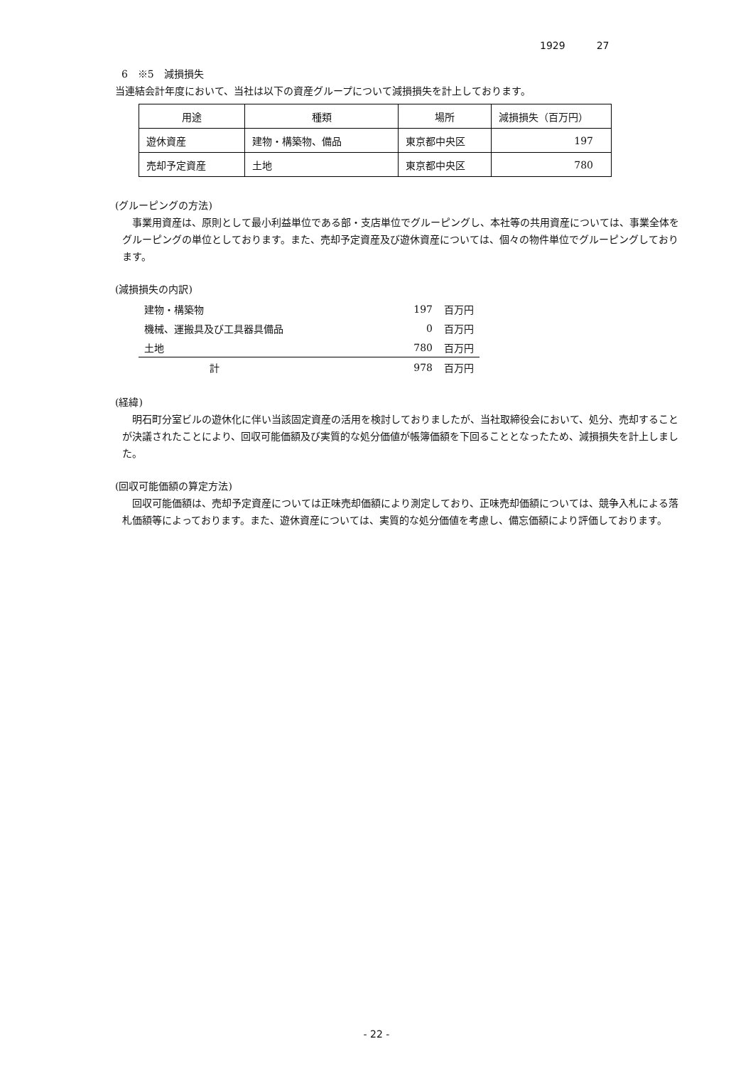1929 27
6　※5　減損損失
当連結会計年度において、当社は以下の資産グループについて減損損失を計上しております。
| 用途 | 種類 | 場所 | 減損損失（百万円） |
| 遊休資産 | 建物・構築物、備品 | 東京都中央区 | 197 |
| 売却予定資産 | 土地 | 東京都中央区 | 780 |
(グルーピングの方法)
事業用資産は、原則として最小利益単位である部・支店単位でグルーピングし、本社等の共用資産については、事業全体をグルーピングの単位としております。また、売却予定資産及び遊休資産については、個々の物件単位でグルーピングしております。
(減損損失の内訳)
| 建物・構築物 | 197 | 百万円 |
| 機械、運搬具及び工具器具備品 | 0 | 百万円 |
| 土地 | 780 | 百万円 |
| 計 | 978 | 百万円 |
(経緯)
明石町分室ビルの遊休化に伴い当該固定資産の活用を検討しておりましたが、当社取締役会において、処分、売却することが決議されたことにより、回収可能価額及び実質的な処分価値が帳簿価額を下回ることとなったため、減損損失を計上しました。
(回収可能価額の算定方法)
回収可能価額は、売却予定資産については正味売却価額により測定しており、正味売却価額については、競争入札による落札価額等によっております。また、遊休資産については、実質的な処分価値を考慮し、備忘価額により評価しております。
- 22 -